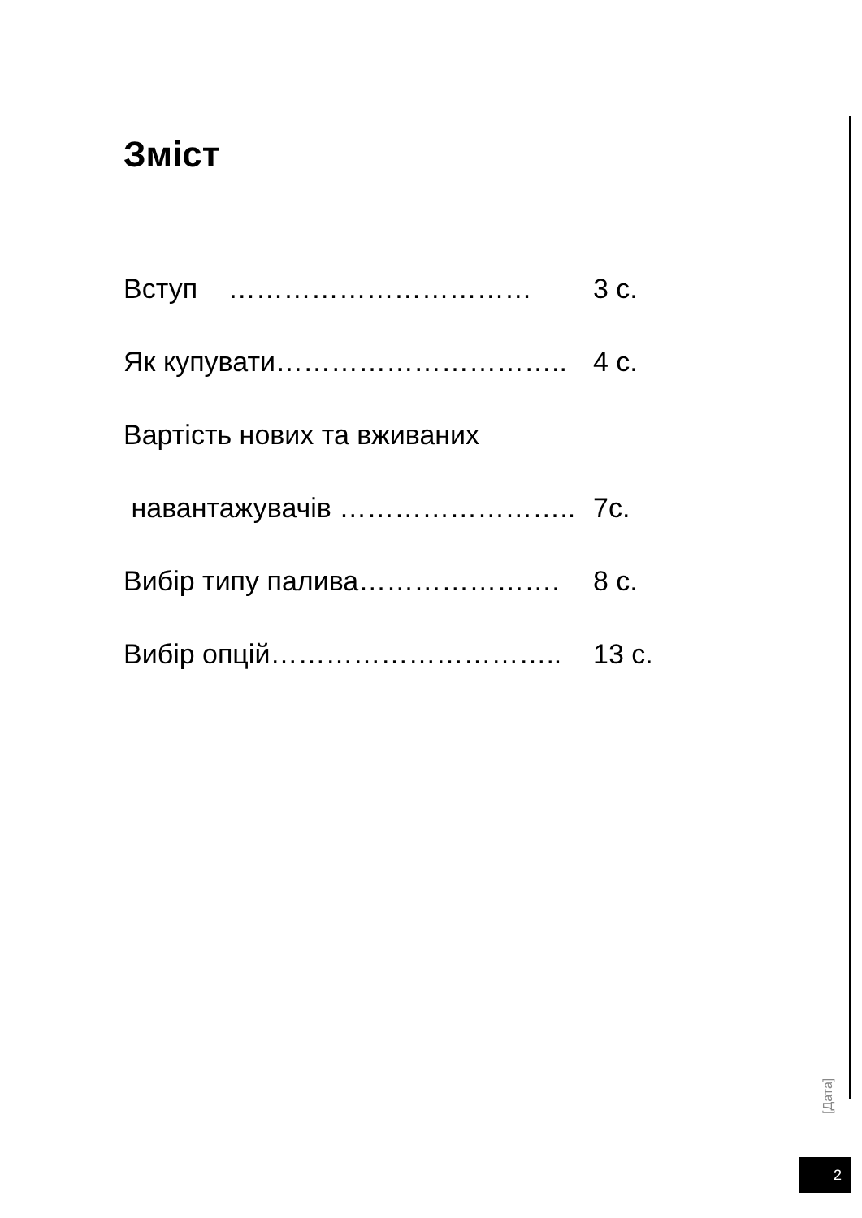Зміст
Вступ …………………………… 3 с.
Як купувати………………………….. 4 с.
Вартість нових та вживаних
навантажувачів …………………….. 7с.
Вибір типу палива…………………. 8 с.
Вибір опцій………………………….. 13 с.
[Дата]
2